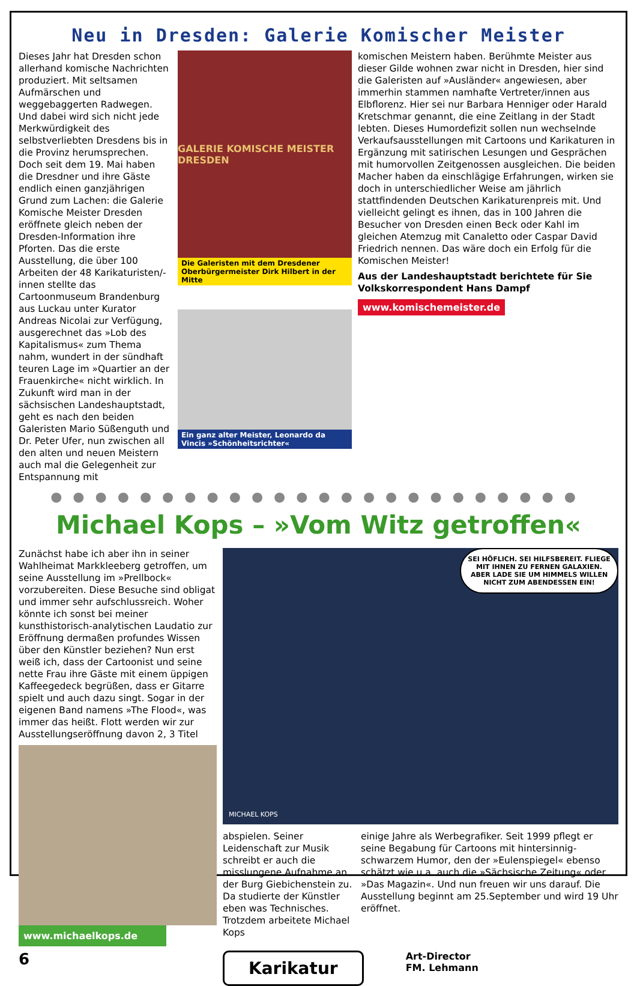Neu in Dresden: Galerie Komischer Meister
Dieses Jahr hat Dresden schon allerhand komische Nachrichten produziert. Mit seltsamen Aufmärschen und weggebaggerten Radwegen. Und dabei wird sich nicht jede Merkwürdigkeit des selbstverliebten Dresdens bis in die Provinz herumsprechen. Doch seit dem 19. Mai haben die Dresdner und ihre Gäste endlich einen ganzjährigen Grund zum Lachen: die Galerie Komische Meister Dresden eröffnete gleich neben der Dresden-Information ihre Pforten. Das die erste Ausstellung, die über 100 Arbeiten der 48 Karikaturisten/-innen stellte das Cartoonmuseum Brandenburg aus Luckau unter Kurator Andreas Nicolai zur Verfügung, ausgerechnet das »Lob des Kapitalismus« zum Thema nahm, wundert in der sündhaft teuren Lage im »Quartier an der Frauenkirche« nicht wirklich. In Zukunft wird man in der sächsischen Landeshauptstadt, geht es nach den beiden Galeristen Mario Süßenguth und Dr. Peter Ufer, nun zwischen all den alten und neuen Meistern auch mal die Gelegenheit zur Entspannung mit
GALERIE KOMISCHE MEISTER DRESDEN
Die Galeristen mit dem Dresdener Oberbürgermeister Dirk Hilbert in der Mitte
Ein ganz alter Meister, Leonardo da Vincis »Schönheitsrichter«
komischen Meistern haben. Berühmte Meister aus dieser Gilde wohnen zwar nicht in Dresden, hier sind die Galeristen auf »Ausländer« angewiesen, aber immerhin stammen namhafte Vertreter/innen aus Elbflorenz. Hier sei nur Barbara Henniger oder Harald Kretschmar genannt, die eine Zeitlang in der Stadt lebten. Dieses Humordefizit sollen nun wechselnde Verkaufsausstellungen mit Cartoons und Karikaturen in Ergänzung mit satirischen Lesungen und Gesprächen mit humorvollen Zeitgenossen ausgleichen. Die beiden Macher haben da einschlägige Erfahrungen, wirken sie doch in unterschiedlicher Weise am jährlich stattfindenden Deutschen Karikaturenpreis mit. Und vielleicht gelingt es ihnen, das in 100 Jahren die Besucher von Dresden einen Beck oder Kahl im gleichen Atemzug mit Canaletto oder Caspar David Friedrich nennen. Das wäre doch ein Erfolg für die Komischen Meister!
Aus der Landeshauptstadt berichtete für Sie Volkskorrespondent Hans Dampf
www.komischemeister.de
●●●●●●●●●●●●●●●●●●●●●●●●
Michael Kops – »Vom Witz getroffen«
Zunächst habe ich aber ihn in seiner Wahlheimat Markkleeberg getroffen, um seine Ausstellung im »Prellbock« vorzubereiten. Diese Besuche sind obligat und immer sehr aufschlussreich. Woher könnte ich sonst bei meiner kunsthistorisch-analytischen Laudatio zur Eröffnung dermaßen profundes Wissen über den Künstler beziehen? Nun erst weiß ich, dass der Cartoonist und seine nette Frau ihre Gäste mit einem üppigen Kaffeegedeck begrüßen, dass er Gitarre spielt und auch dazu singt. Sogar in der eigenen Band namens »The Flood«, was immer das heißt. Flott werden wir zur Ausstellungseröffnung davon 2, 3 Titel
www.michaelkops.de
6
SEI HÖFLICH. SEI HILFSBEREIT. FLIEGE MIT IHNEN ZU FERNEN GALAXIEN. ABER LADE SIE UM HIMMELS WILLEN NICHT ZUM ABENDESSEN EIN!
MICHAEL KOPS
abspielen. Seiner Leidenschaft zur Musik schreibt er auch die misslungene Aufnahme an der Burg Giebichenstein zu. Da studierte der Künstler eben was Technisches. Trotzdem arbeitete Michael Kops
einige Jahre als Werbegrafiker. Seit 1999 pflegt er seine Begabung für Cartoons mit hintersinnig-schwarzem Humor, den der »Eulenspiegel« ebenso schätzt wie u.a. auch die »Sächsische Zeitung« oder »Das Magazin«. Und nun freuen wir uns darauf. Die Ausstellung beginnt am 25.September und wird 19 Uhr eröffnet.
Karikatur
Art-Director
FM. Lehmann